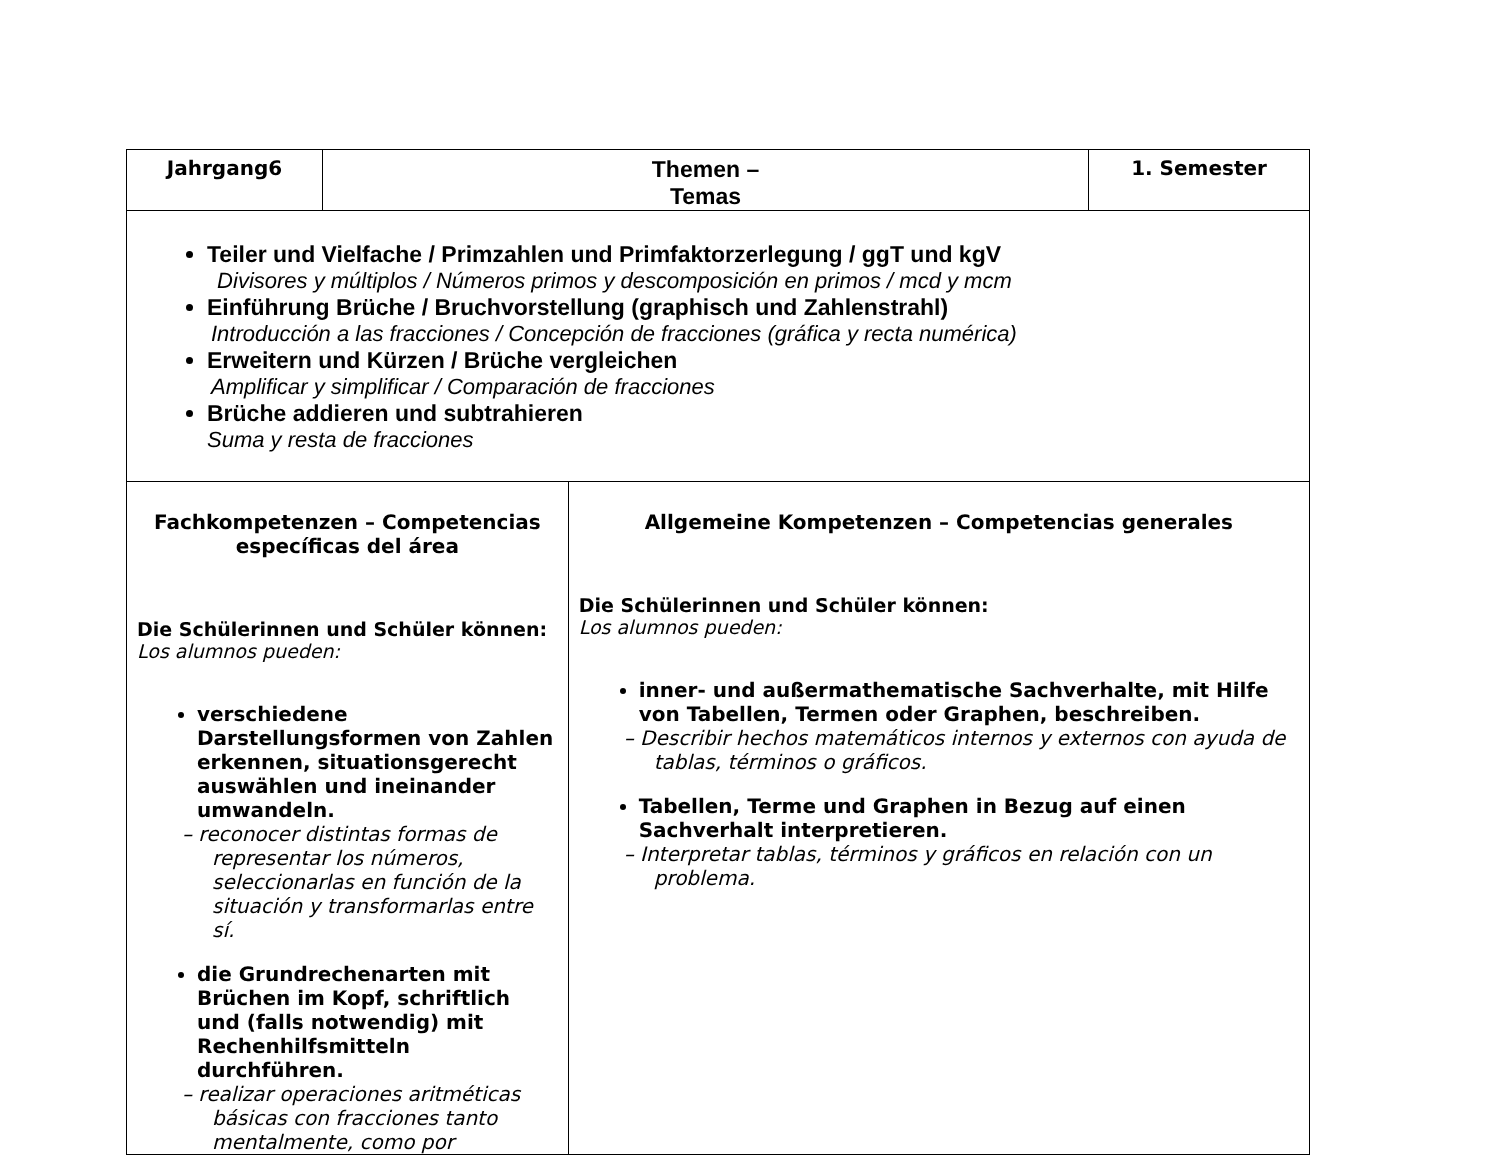| Jahrgang6 | Themen – Temas | | 1. Semester |
| Teiler und Vielfache / Primzahlen und Primfaktorzerlegung / ggT und kgV Divisores y múltiplos / Números primos y descomposición en primos / mcd y mcm Einführung Brüche / Bruchvorstellung (graphisch und Zahlenstrahl) Introducción a las fracciones / Concepción de fracciones (gráfica y recta numérica) Erweitern und Kürzen / Brüche vergleichen Amplificar y simplificar / Comparación de fracciones Brüche addieren und subtrahieren Suma y resta de fracciones | | | |
| Fachkompetenzen – Competencias específicas del área Die Schülerinnen und Schüler können: Los alumnos pueden: verschiedene Darstellungsformen von Zahlen erkennen, situationsgerecht auswählen und ineinander umwandeln. – reconocer distintas formas de representar los números, seleccionarlas en función de la situación y transformarlas entre sí. die Grundrechenarten mit Brüchen im Kopf, schriftlich und (falls notwendig) mit Rechenhilfsmitteln durchführen. – realizar operaciones aritméticas básicas con fracciones tanto mentalmente, como por | | Allgemeine Kompetenzen – Competencias generales Die Schülerinnen und Schüler können: Los alumnos pueden: inner- und außermathematische Sachverhalte, mit Hilfe von Tabellen, Termen oder Graphen, beschreiben. – Describir hechos matemáticos internos y externos con ayuda de tablas, términos o gráficos. Tabellen, Terme und Graphen in Bezug auf einen Sachverhalt interpretieren. – Interpretar tablas, términos y gráficos en relación con un problema. | |